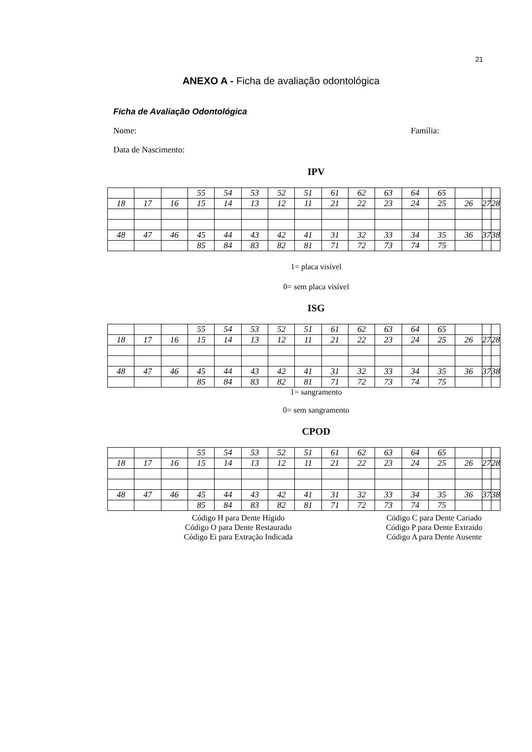21
ANEXO A - Ficha de avaliação odontológica
Ficha de Avaliação Odontológica
Nome: Família:
Data de Nascimento:
IPV
| | | | 55 | 54 | 53 | 52 | 51 | 61 | 62 | 63 | 64 | 65 | | | |
| 18 | 17 | 16 | 15 | 14 | 13 | 12 | 11 | 21 | 22 | 23 | 24 | 25 | 26 | 27 | 28 |
| 48 | 47 | 46 | 45 | 44 | 43 | 42 | 41 | 31 | 32 | 33 | 34 | 35 | 36 | 37 | 38 |
| | | | 85 | 84 | 83 | 82 | 81 | 71 | 72 | 73 | 74 | 75 | | | |
1= placa visível
0= sem placa visível
ISG
| | | | 55 | 54 | 53 | 52 | 51 | 61 | 62 | 63 | 64 | 65 | | | |
| 18 | 17 | 16 | 15 | 14 | 13 | 12 | 11 | 21 | 22 | 23 | 24 | 25 | 26 | 27 | 28 |
| 48 | 47 | 46 | 45 | 44 | 43 | 42 | 41 | 31 | 32 | 33 | 34 | 35 | 36 | 37 | 38 |
| | | | 85 | 84 | 83 | 82 | 81 | 71 | 72 | 73 | 74 | 75 | | | |
1= sangramento
0= sem sangramento
CPOD
| | | | 55 | 54 | 53 | 52 | 51 | 61 | 62 | 63 | 64 | 65 | | | |
| 18 | 17 | 16 | 15 | 14 | 13 | 12 | 11 | 21 | 22 | 23 | 24 | 25 | 26 | 27 | 28 |
| 48 | 47 | 46 | 45 | 44 | 43 | 42 | 41 | 31 | 32 | 33 | 34 | 35 | 36 | 37 | 38 |
| | | | 85 | 84 | 83 | 82 | 81 | 71 | 72 | 73 | 74 | 75 | | | |
Código H para Dente Hígido
Código O para Dente Restaurado
Código Ei para Extração Indicada
Código C para Dente Cariado
Código P para Dente Extraido
Código A para Dente Ausente